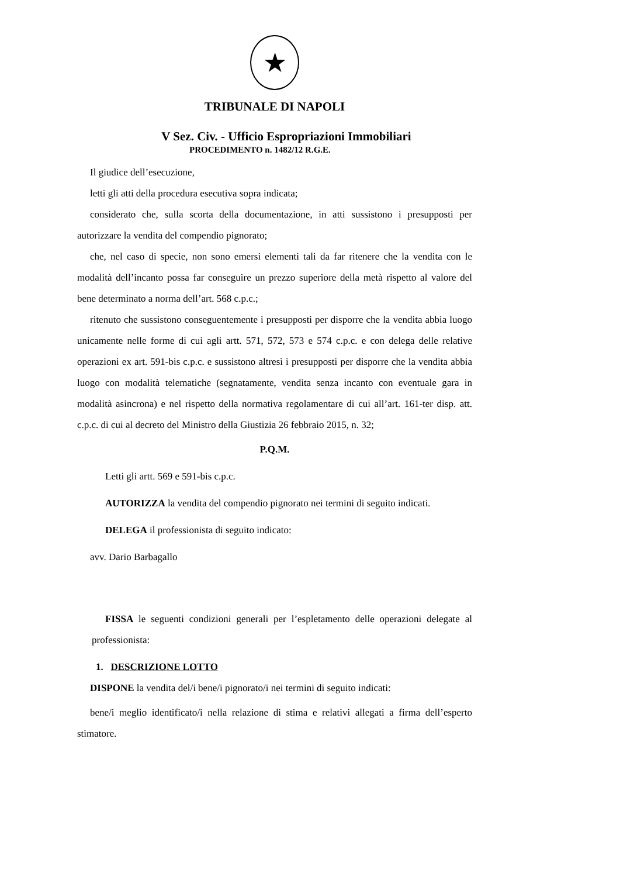★
TRIBUNALE DI NAPOLI
V Sez. Civ. - Ufficio Espropriazioni Immobiliari
PROCEDIMENTO n. 1482/12 R.G.E.
Il giudice dell’esecuzione,
letti gli atti della procedura esecutiva sopra indicata;
considerato che, sulla scorta della documentazione, in atti sussistono i presupposti per autorizzare la vendita del compendio pignorato;
che, nel caso di specie, non sono emersi elementi tali da far ritenere che la vendita con le modalità dell’incanto possa far conseguire un prezzo superiore della metà rispetto al valore del bene determinato a norma dell’art. 568 c.p.c.;
ritenuto che sussistono conseguentemente i presupposti per disporre che la vendita abbia luogo unicamente nelle forme di cui agli artt. 571, 572, 573 e 574 c.p.c. e con delega delle relative operazioni ex art. 591-bis c.p.c. e sussistono altresì i presupposti per disporre che la vendita abbia luogo con modalità telematiche (segnatamente, vendita senza incanto con eventuale gara in modalità asincrona) e nel rispetto della normativa regolamentare di cui all’art. 161-ter disp. att. c.p.c. di cui al decreto del Ministro della Giustizia 26 febbraio 2015, n. 32;
P.Q.M.
Letti gli artt. 569 e 591-bis c.p.c.
AUTORIZZA la vendita del compendio pignorato nei termini di seguito indicati.
DELEGA il professionista di seguito indicato:
avv. Dario Barbagallo
FISSA le seguenti condizioni generali per l’espletamento delle operazioni delegate al professionista:
1. DESCRIZIONE LOTTO
DISPONE la vendita del/i bene/i pignorato/i nei termini di seguito indicati:
bene/i meglio identificato/i nella relazione di stima e relativi allegati a firma dell’esperto stimatore.